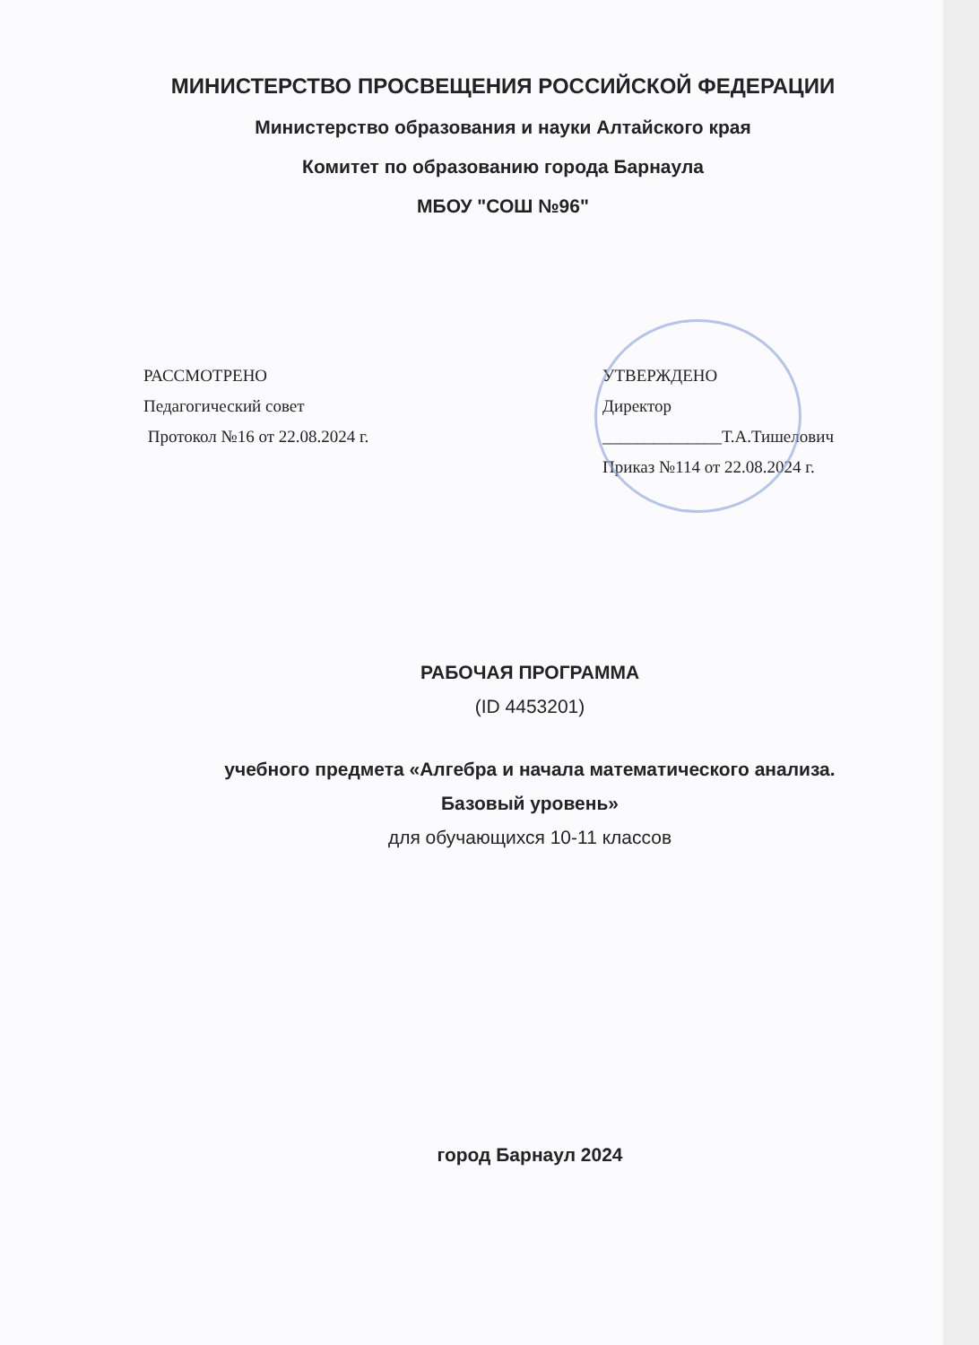МИНИСТЕРСТВО ПРОСВЕЩЕНИЯ РОССИЙСКОЙ ФЕДЕРАЦИИ
Министерство образования и науки Алтайского края
Комитет по образованию города Барнаула
МБОУ "СОШ №96"
РАССМОТРЕНО
Педагогический совет
Протокол №16 от 22.08.2024 г.
УТВЕРЖДЕНО
Директор
______________Т.А.Тишелович
Приказ №114 от 22.08.2024 г.
РАБОЧАЯ ПРОГРАММА
(ID 4453201)
учебного предмета «Алгебра и начала математического анализа.
Базовый уровень»
для обучающихся 10-11 классов
город Барнаул 2024